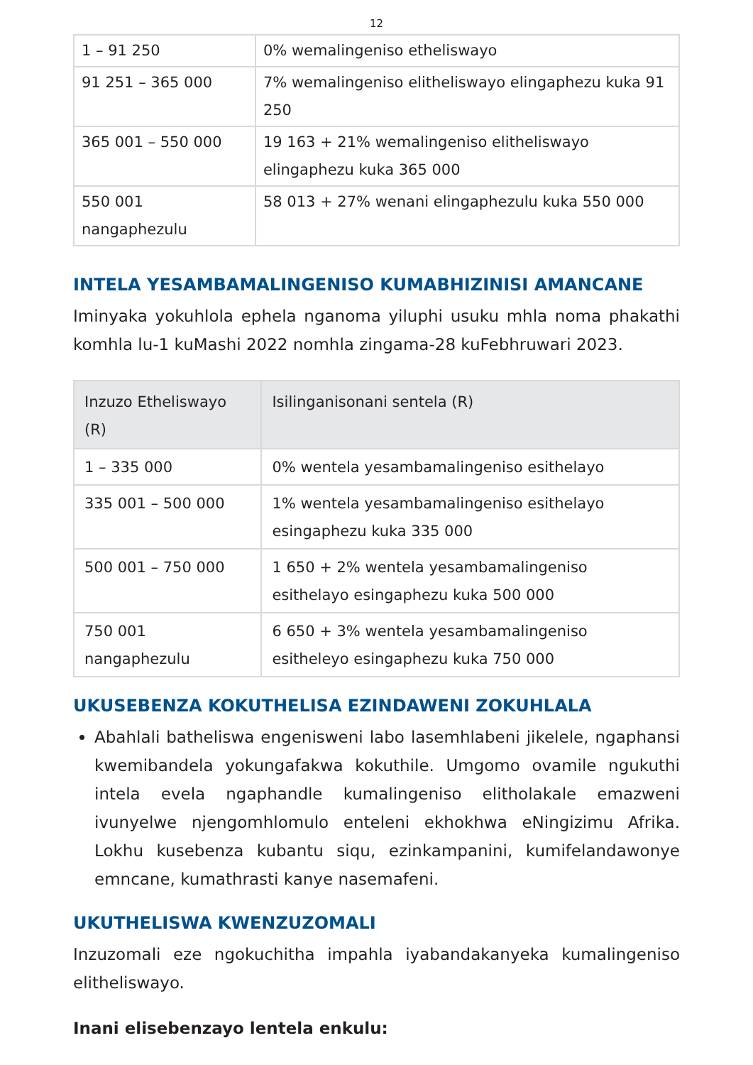12
| 1 – 91 250 | 0% wemalingeniso etheliswayo |
| 91 251 – 365 000 | 7% wemalingeniso elitheliswayo elingaphezu kuka 91 250 |
| 365 001 – 550 000 | 19 163 + 21% wemalingeniso elitheliswayo elingaphezu kuka 365 000 |
| 550 001 nangaphezulu | 58 013 + 27% wenani elingaphezulu kuka 550 000 |
INTELA YESAMBAMALINGENISO KUMABHIZINISI AMANCANE
Iminyaka yokuhlola ephela nganoma yiluphi usuku mhla noma phakathi komhla lu-1 kuMashi 2022 nomhla zingama-28 kuFebhruwari 2023.
| Inzuzo Etheliswayo (R) | Isilinganisonani sentela (R) |
| --- | --- |
| 1 – 335 000 | 0% wentela yesambamalingeniso esithelayo |
| 335 001 – 500 000 | 1% wentela yesambamalingeniso esithelayo esingaphezu kuka 335 000 |
| 500 001 – 750 000 | 1 650 + 2% wentela yesambamalingeniso esithelayo esingaphezu kuka 500 000 |
| 750 001 nangaphezulu | 6 650 + 3% wentela yesambamalingeniso esitheleyo esingaphezu kuka 750 000 |
UKUSEBENZA KOKUTHELISA EZINDAWENI ZOKUHLALA
Abahlali batheliswa engenisweni labo lasemhlabeni jikelele, ngaphansi kwemibandela yokungafakwa kokuthile. Umgomo ovamile ngukuthi intela evela ngaphandle kumalingeniso elitholakale emazweni ivunyelwe njengomhlomulo enteleni ekhokhwa eNingizimu Afrika. Lokhu kusebenza kubantu siqu, ezinkampanini, kumifelandawonye emncane, kumathrasti kanye nasemafeni.
UKUTHELISWA KWENZUZOMALI
Inzuzomali eze ngokuchitha impahla iyabandakanyeka kumalingeniso elitheliswayo.
Inani elisebenzayo lentela enkulu: